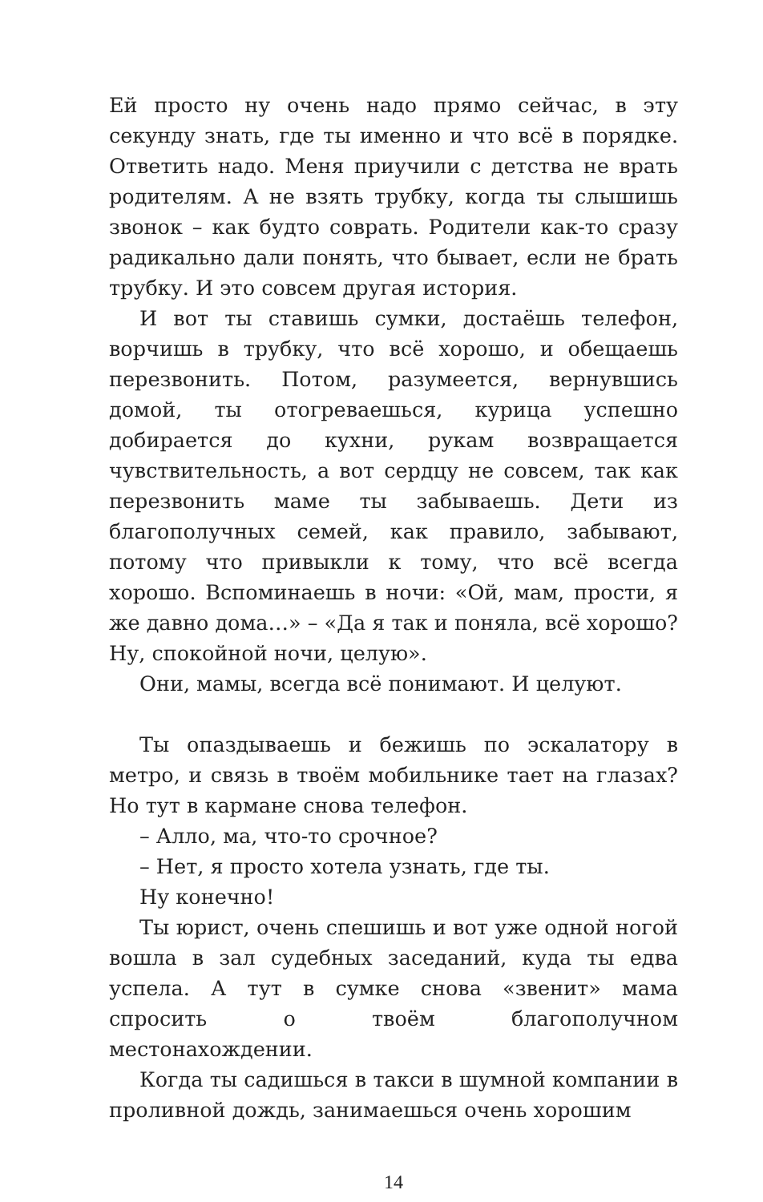Ей просто ну очень надо прямо сейчас, в эту секунду знать, где ты именно и что всё в порядке. Ответить надо. Меня приучили с детства не врать родителям. А не взять трубку, когда ты слышишь звонок – как будто соврать. Родители как-то сразу радикально дали понять, что бывает, если не брать трубку. И это совсем другая история.
И вот ты ставишь сумки, достаёшь телефон, ворчишь в трубку, что всё хорошо, и обещаешь перезвонить. Потом, разумеется, вернувшись домой, ты отогреваешься, курица успешно добирается до кухни, рукам возвращается чувствительность, а вот сердцу не совсем, так как перезвонить маме ты забываешь. Дети из благополучных семей, как правило, забывают, потому что привыкли к тому, что всё всегда хорошо. Вспоминаешь в ночи: «Ой, мам, прости, я же давно дома…» – «Да я так и поняла, всё хорошо? Ну, спокойной ночи, целую».
Они, мамы, всегда всё понимают. И целуют.
Ты опаздываешь и бежишь по эскалатору в метро, и связь в твоём мобильнике тает на глазах? Но тут в кармане снова телефон.
– Алло, ма, что-то срочное?
– Нет, я просто хотела узнать, где ты.
Ну конечно!
Ты юрист, очень спешишь и вот уже одной ногой вошла в зал судебных заседаний, куда ты едва успела. А тут в сумке снова «звенит» мама спросить о твоём благополучном местонахождении.
Когда ты садишься в такси в шумной компании в проливной дождь, занимаешься очень хорошим
14